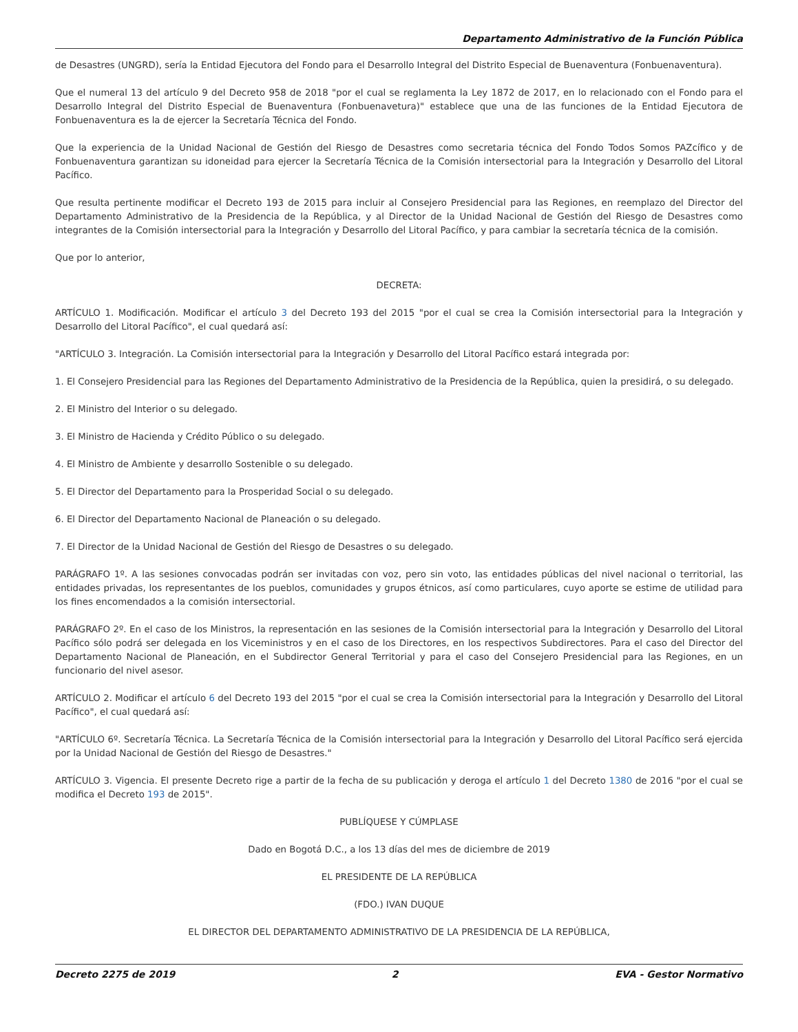Departamento Administrativo de la Función Pública
de Desastres (UNGRD), sería la Entidad Ejecutora del Fondo para el Desarrollo Integral del Distrito Especial de Buenaventura (Fonbuenaventura).
Que el numeral 13 del artículo 9 del Decreto 958 de 2018 "por el cual se reglamenta la Ley 1872 de 2017, en lo relacionado con el Fondo para el Desarrollo Integral del Distrito Especial de Buenaventura (Fonbuenavetura)" establece que una de las funciones de la Entidad Ejecutora de Fonbuenaventura es la de ejercer la Secretaría Técnica del Fondo.
Que la experiencia de la Unidad Nacional de Gestión del Riesgo de Desastres como secretaria técnica del Fondo Todos Somos PAZcífico y de Fonbuenaventura garantizan su idoneidad para ejercer la Secretaría Técnica de la Comisión intersectorial para la Integración y Desarrollo del Litoral Pacífico.
Que resulta pertinente modificar el Decreto 193 de 2015 para incluir al Consejero Presidencial para las Regiones, en reemplazo del Director del Departamento Administrativo de la Presidencia de la República, y al Director de la Unidad Nacional de Gestión del Riesgo de Desastres como integrantes de la Comisión intersectorial para la Integración y Desarrollo del Litoral Pacífico, y para cambiar la secretaría técnica de la comisión.
Que por lo anterior,
DECRETA:
ARTÍCULO 1. Modificación. Modificar el artículo 3 del Decreto 193 del 2015 "por el cual se crea la Comisión intersectorial para la Integración y Desarrollo del Litoral Pacífico", el cual quedará así:
"ARTÍCULO 3. Integración. La Comisión intersectorial para la Integración y Desarrollo del Litoral Pacífico estará integrada por:
1. El Consejero Presidencial para las Regiones del Departamento Administrativo de la Presidencia de la República, quien la presidirá, o su delegado.
2. El Ministro del Interior o su delegado.
3. El Ministro de Hacienda y Crédito Público o su delegado.
4. El Ministro de Ambiente y desarrollo Sostenible o su delegado.
5. El Director del Departamento para la Prosperidad Social o su delegado.
6. El Director del Departamento Nacional de Planeación o su delegado.
7. El Director de la Unidad Nacional de Gestión del Riesgo de Desastres o su delegado.
PARÁGRAFO 1º. A las sesiones convocadas podrán ser invitadas con voz, pero sin voto, las entidades públicas del nivel nacional o territorial, las entidades privadas, los representantes de los pueblos, comunidades y grupos étnicos, así como particulares, cuyo aporte se estime de utilidad para los fines encomendados a la comisión intersectorial.
PARÁGRAFO 2º. En el caso de los Ministros, la representación en las sesiones de la Comisión intersectorial para la Integración y Desarrollo del Litoral Pacífico sólo podrá ser delegada en los Viceministros y en el caso de los Directores, en los respectivos Subdirectores. Para el caso del Director del Departamento Nacional de Planeación, en el Subdirector General Territorial y para el caso del Consejero Presidencial para las Regiones, en un funcionario del nivel asesor.
ARTÍCULO 2. Modificar el artículo 6 del Decreto 193 del 2015 "por el cual se crea la Comisión intersectorial para la Integración y Desarrollo del Litoral Pacífico", el cual quedará así:
"ARTÍCULO 6º. Secretaría Técnica. La Secretaría Técnica de la Comisión intersectorial para la Integración y Desarrollo del Litoral Pacífico será ejercida por la Unidad Nacional de Gestión del Riesgo de Desastres."
ARTÍCULO 3. Vigencia. El presente Decreto rige a partir de la fecha de su publicación y deroga el artículo 1 del Decreto 1380 de 2016 "por el cual se modifica el Decreto 193 de 2015".
PUBLÍQUESE Y CÚMPLASE
Dado en Bogotá D.C., a los 13 días del mes de diciembre de 2019
EL PRESIDENTE DE LA REPÚBLICA
(FDO.) IVAN DUQUE
EL DIRECTOR DEL DEPARTAMENTO ADMINISTRATIVO DE LA PRESIDENCIA DE LA REPÚBLICA,
Decreto 2275 de 2019 2 EVA - Gestor Normativo